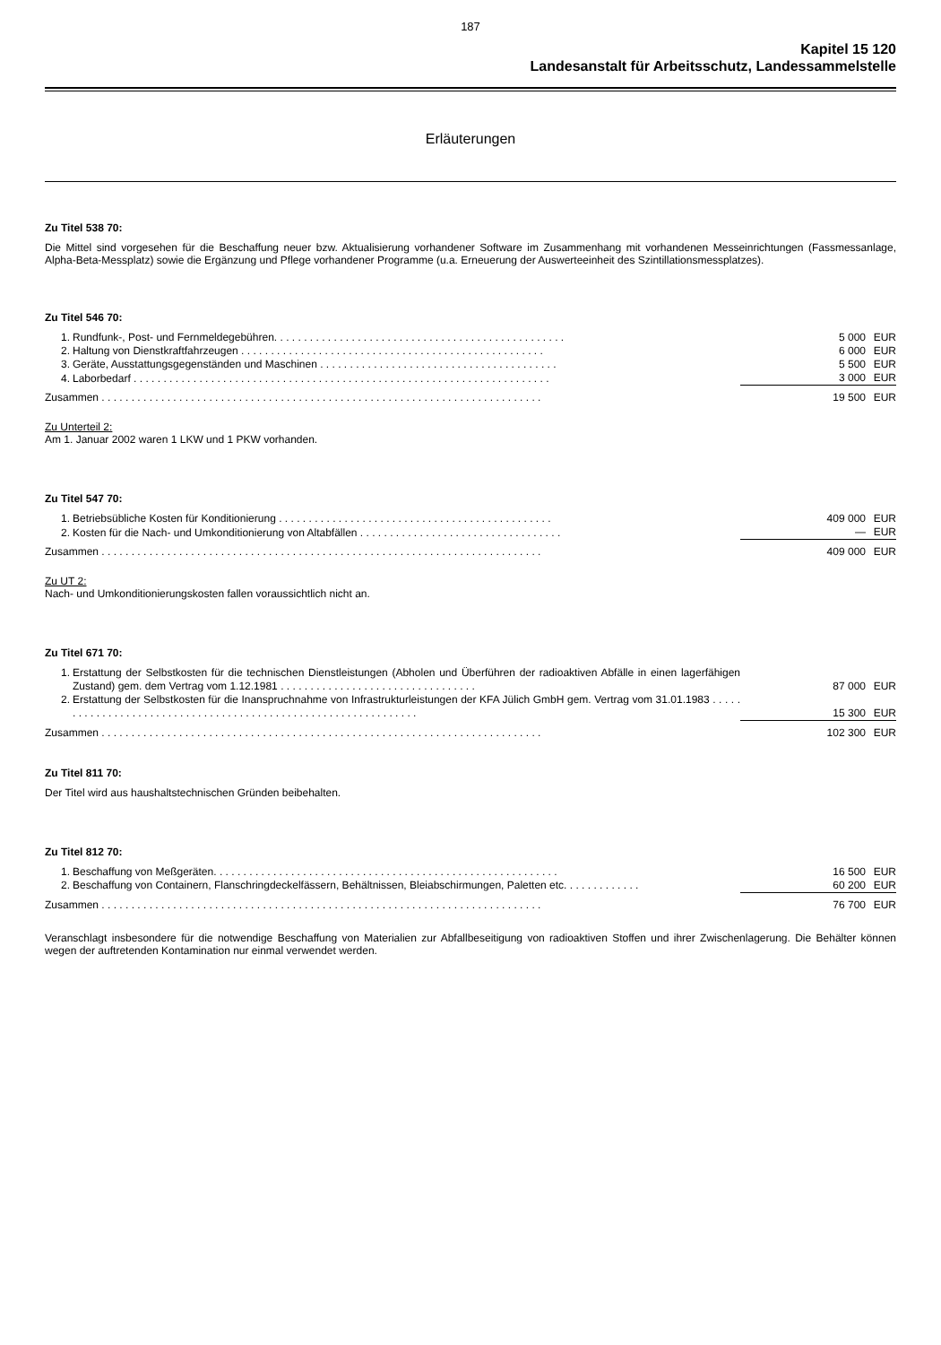187
Kapitel 15 120
Landesanstalt für Arbeitsschutz, Landessammelstelle
Erläuterungen
Zu Titel 538 70:
Die Mittel sind vorgesehen für die Beschaffung neuer bzw. Aktualisierung vorhandener Software im Zusammenhang mit vorhandenen Messeinrichtungen (Fassmessanlage, Alpha-Beta-Messplatz) sowie die Ergänzung und Pflege vorhandener Programme (u.a. Erneuerung der Auswerteeinheit des Szintillationsmessplatzes).
Zu Titel 546 70:
| 1. | Rundfunk-, Post- und Fernmeldegebühren. . . . . . . . . . . . . . . . . . . . . . . . . . . . . . . . . . . . . . . . . . . . . . . . . | 5 000 | EUR |
| 2. | Haltung von Dienstkraftfahrzeugen . . . . . . . . . . . . . . . . . . . . . . . . . . . . . . . . . . . . . . . . . . . . . . . . . . . | 6 000 | EUR |
| 3. | Geräte, Ausstattungsgegenständen und Maschinen . . . . . . . . . . . . . . . . . . . . . . . . . . . . . . . . . . . . . . . . | 5 500 | EUR |
| 4. | Laborbedarf . . . . . . . . . . . . . . . . . . . . . . . . . . . . . . . . . . . . . . . . . . . . . . . . . . . . . . . . . . . . . . . . . . . . . . | 3 000 | EUR |
| Zusammen . . . . . . . . . . . . . . . . . . . . . . . . . . . . . . . . . . . . . . . . . . . . . . . . . . . . . . . . . . . . . . . . . . . . . . . . . . | | 19 500 | EUR |
Zu Unterteil 2:
Am 1. Januar 2002 waren 1 LKW und 1 PKW vorhanden.
Zu Titel 547 70:
| 1. | Betriebsübliche Kosten für Konditionierung . . . . . . . . . . . . . . . . . . . . . . . . . . . . . . . . . . . . . . . . . . . . . . | 409 000 | EUR |
| 2. | Kosten für die Nach- und Umkonditionierung von Altabfällen . . . . . . . . . . . . . . . . . . . . . . . . . . . . . . . . . . | — | EUR |
| Zusammen . . . . . . . . . . . . . . . . . . . . . . . . . . . . . . . . . . . . . . . . . . . . . . . . . . . . . . . . . . . . . . . . . . . . . . . . . . | | 409 000 | EUR |
Zu UT 2:
Nach- und Umkonditionierungskosten fallen voraussichtlich nicht an.
Zu Titel 671 70:
| 1. | Erstattung der Selbstkosten für die technischen Dienstleistungen (Abholen und Überführen der radioaktiven Abfälle in einen lagerfähigen Zustand) gem. dem Vertrag vom 1.12.1981 . . . . . . . . . . . . . . . . . . . . . . . . . . . . . . . . . | 87 000 | EUR |
| 2. | Erstattung der Selbstkosten für die Inanspruchnahme von Infrastrukturleistungen der KFA Jülich GmbH gem. Vertrag vom 31.01.1983 . . . . . . . . . . . . . . . . . . . . . . . . . . . . . . . . . . . . . . . . . . . . . . . . . . . . . . . . . . . . . . . | 15 300 | EUR |
| Zusammen . . . . . . . . . . . . . . . . . . . . . . . . . . . . . . . . . . . . . . . . . . . . . . . . . . . . . . . . . . . . . . . . . . . . . . . . . . | | 102 300 | EUR |
Zu Titel 811 70:
Der Titel wird aus haushaltstechnischen Gründen beibehalten.
Zu Titel 812 70:
| 1. | Beschaffung von Meßgeräten. . . . . . . . . . . . . . . . . . . . . . . . . . . . . . . . . . . . . . . . . . . . . . . . . . . . . . . . . . | 16 500 | EUR |
| 2. | Beschaffung von Containern, Flanschringdeckelfässern, Behältnissen, Bleiabschirmungen, Paletten etc. . . . . . . . . . . . . | 60 200 | EUR |
| Zusammen . . . . . . . . . . . . . . . . . . . . . . . . . . . . . . . . . . . . . . . . . . . . . . . . . . . . . . . . . . . . . . . . . . . . . . . . . . | | 76 700 | EUR |
Veranschlagt insbesondere für die notwendige Beschaffung von Materialien zur Abfallbeseitigung von radioaktiven Stoffen und ihrer Zwischenlagerung. Die Behälter können wegen der auftretenden Kontamination nur einmal verwendet werden.